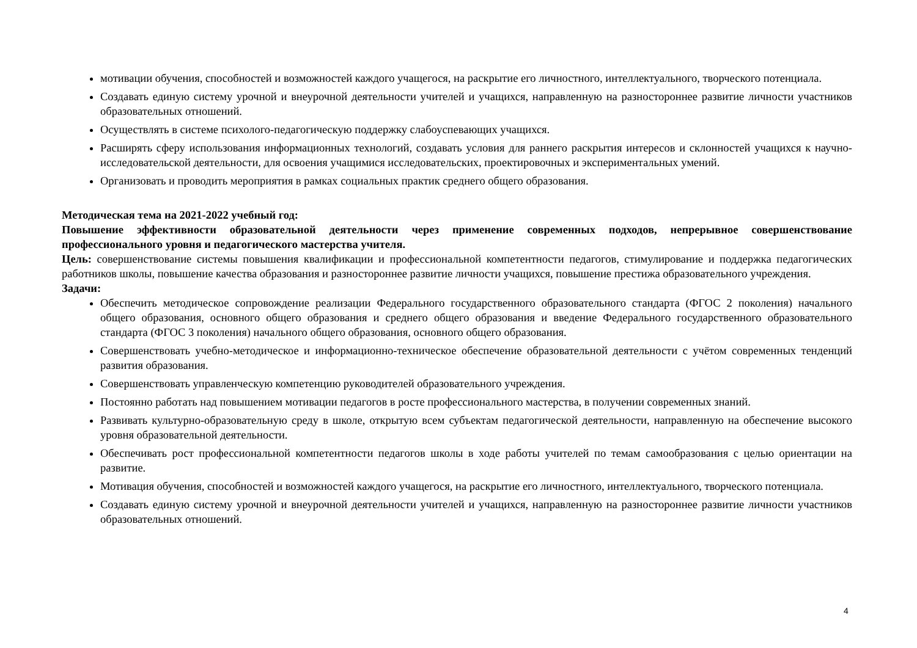мотивации обучения, способностей и возможностей каждого учащегося, на раскрытие его личностного, интеллектуального, творческого потенциала.
Создавать единую систему урочной и внеурочной деятельности учителей и учащихся, направленную на разностороннее развитие личности участников образовательных отношений.
Осуществлять в системе психолого-педагогическую поддержку слабоуспевающих учащихся.
Расширять сферу использования информационных технологий, создавать условия для раннего раскрытия интересов и склонностей учащихся к научно-исследовательской деятельности, для освоения учащимися исследовательских, проектировочных и экспериментальных умений.
Организовать и проводить мероприятия в рамках социальных практик среднего общего образования.
Методическая тема на 2021-2022 учебный год:
Повышение эффективности образовательной деятельности через применение современных подходов, непрерывное совершенствование профессионального уровня и педагогического мастерства учителя.
Цель: совершенствование системы повышения квалификации и профессиональной компетентности педагогов, стимулирование и поддержка педагогических работников школы, повышение качества образования и разностороннее развитие личности учащихся, повышение престижа образовательного учреждения.
Задачи:
Обеспечить методическое сопровождение реализации Федерального государственного образовательного стандарта (ФГОС 2 поколения) начального общего образования, основного общего образования и среднего общего образования и введение Федерального государственного образовательного стандарта (ФГОС 3 поколения) начального общего образования, основного общего образования.
Совершенствовать учебно-методическое и информационно-техническое обеспечение образовательной деятельности с учётом современных тенденций развития образования.
Совершенствовать управленческую компетенцию руководителей образовательного учреждения.
Постоянно работать над повышением мотивации педагогов в росте профессионального мастерства, в получении современных знаний.
Развивать культурно-образовательную среду в школе, открытую всем субъектам педагогической деятельности, направленную на обеспечение высокого уровня образовательной деятельности.
Обеспечивать рост профессиональной компетентности педагогов школы в ходе работы учителей по темам самообразования с целью ориентации на развитие.
Мотивация обучения, способностей и возможностей каждого учащегося, на раскрытие его личностного, интеллектуального, творческого потенциала.
Создавать единую систему урочной и внеурочной деятельности учителей и учащихся, направленную на разностороннее развитие личности участников образовательных отношений.
4